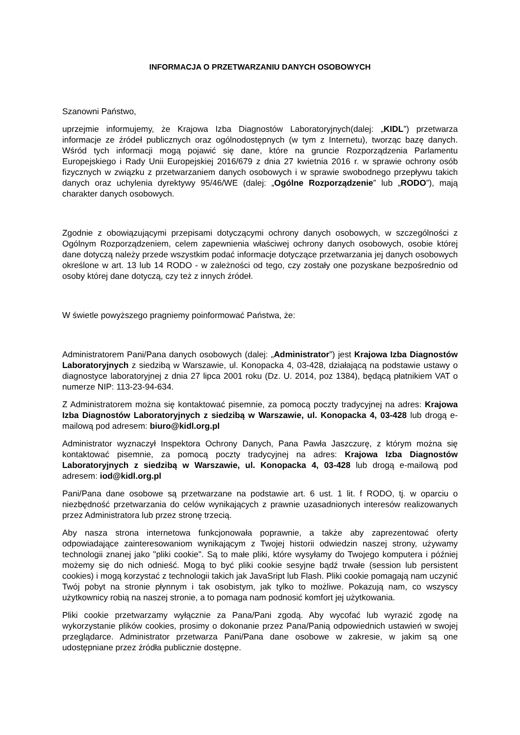INFORMACJA O PRZETWARZANIU DANYCH OSOBOWYCH
Szanowni Państwo,
uprzejmie informujemy, że Krajowa Izba Diagnostów Laboratoryjnych(dalej: „KIDL”) przetwarza informacje ze źródeł publicznych oraz ogólnodostępnych (w tym z Internetu), tworząc bazę danych. Wśród tych informacji mogą pojawić się dane, które na gruncie Rozporządzenia Parlamentu Europejskiego i Rady Unii Europejskiej 2016/679 z dnia 27 kwietnia 2016 r. w sprawie ochrony osób fizycznych w związku z przetwarzaniem danych osobowych i w sprawie swobodnego przepływu takich danych oraz uchylenia dyrektywy 95/46/WE (dalej: „Ogólne Rozporządzenie” lub „RODO”), mają charakter danych osobowych.
Zgodnie z obowiązującymi przepisami dotyczącymi ochrony danych osobowych, w szczególności z Ogólnym Rozporządzeniem, celem zapewnienia właściwej ochrony danych osobowych, osobie której dane dotyczą należy przede wszystkim podać informacje dotyczące przetwarzania jej danych osobowych określone w art. 13 lub 14 RODO - w zależności od tego, czy zostały one pozyskane bezpośrednio od osoby której dane dotyczą, czy też z innych źródeł.
W świetle powyższego pragniemy poinformować Państwa, że:
Administratorem Pani/Pana danych osobowych (dalej: „Administrator”) jest Krajowa Izba Diagnostów Laboratoryjnych z siedzibą w Warszawie, ul. Konopacka 4, 03-428, działającą na podstawie ustawy o diagnostyce laboratoryjnej z dnia 27 lipca 2001 roku (Dz. U. 2014, poz 1384), będącą płatnikiem VAT o numerze NIP: 113-23-94-634.
Z Administratorem można się kontaktować pisemnie, za pomocą poczty tradycyjnej na adres: Krajowa Izba Diagnostów Laboratoryjnych z siedzibą w Warszawie, ul. Konopacka 4, 03-428 lub drogą e-mailową pod adresem: biuro@kidl.org.pl
Administrator wyznaczył Inspektora Ochrony Danych, Pana Pawła Jaszczurę, z którym można się kontaktować pisemnie, za pomocą poczty tradycyjnej na adres: Krajowa Izba Diagnostów Laboratoryjnych z siedzibą w Warszawie, ul. Konopacka 4, 03-428 lub drogą e-mailową pod adresem: iod@kidl.org.pl
Pani/Pana dane osobowe są przetwarzane na podstawie art. 6 ust. 1 lit. f RODO, tj. w oparciu o niezbędność przetwarzania do celów wynikających z prawnie uzasadnionych interesów realizowanych przez Administratora lub przez stronę trzecią.
Aby nasza strona internetowa funkcjonowała poprawnie, a także aby zaprezentować oferty odpowiadające zainteresowaniom wynikającym z Twojej historii odwiedzin naszej strony, używamy technologii znanej jako "pliki cookie". Są to małe pliki, które wysyłamy do Twojego komputera i później możemy się do nich odnieść. Mogą to być pliki cookie sesyjne bądź trwałe (session lub persistent cookies) i mogą korzystać z technologii takich jak JavaSript lub Flash. Pliki cookie pomagają nam uczynić Twój pobyt na stronie płynnym i tak osobistym, jak tylko to możliwe. Pokazują nam, co wszyscy użytkownicy robią na naszej stronie, a to pomaga nam podnosić komfort jej użytkowania.
Pliki cookie przetwarzamy wyłącznie za Pana/Pani zgodą. Aby wycofać lub wyrazić zgodę na wykorzystanie plików cookies, prosimy o dokonanie przez Pana/Panią odpowiednich ustawień w swojej przeglądarce. Administrator przetwarza Pani/Pana dane osobowe w zakresie, w jakim są one udostępniane przez źródła publicznie dostępne.